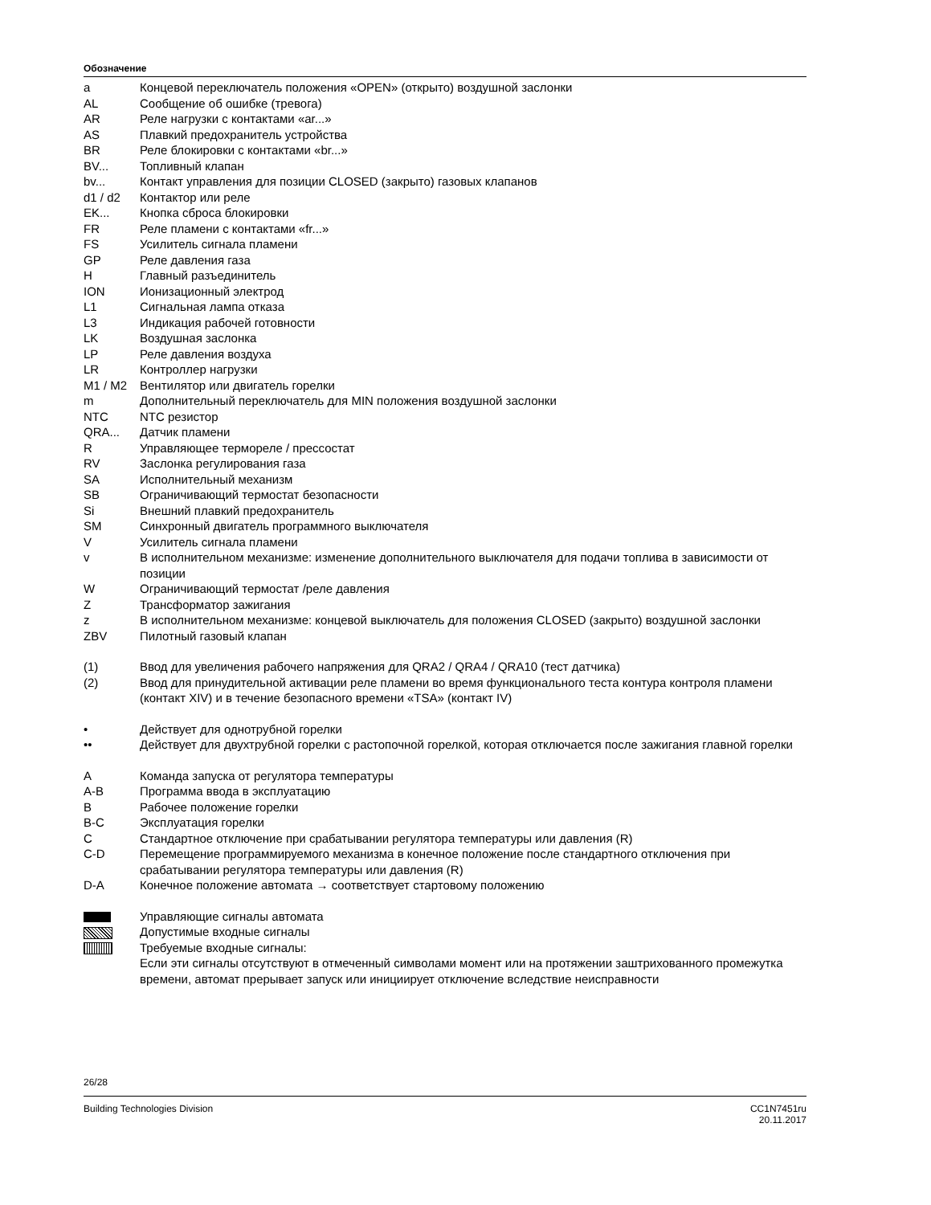Обозначение
| a | Концевой переключатель положения «OPEN» (открыто) воздушной заслонки |
| AL | Сообщение об ошибке (тревога) |
| AR | Реле нагрузки с контактами «ar...» |
| AS | Плавкий предохранитель устройства |
| BR | Реле блокировки с контактами «br...» |
| BV... | Топливный клапан |
| bv... | Контакт управления для позиции CLOSED (закрыто) газовых клапанов |
| d1 / d2 | Контактор или реле |
| EK... | Кнопка сброса блокировки |
| FR | Реле пламени с контактами «fr...» |
| FS | Усилитель сигнала пламени |
| GP | Реле давления газа |
| H | Главный разъединитель |
| ION | Ионизационный электрод |
| L1 | Сигнальная лампа отказа |
| L3 | Индикация рабочей готовности |
| LK | Воздушная заслонка |
| LP | Реле давления воздуха |
| LR | Контроллер нагрузки |
| M1 / M2 | Вентилятор или двигатель горелки |
| m | Дополнительный переключатель для MIN положения воздушной заслонки |
| NTC | NTC резистор |
| QRA... | Датчик пламени |
| R | Управляющее термореле / прессостат |
| RV | Заслонка регулирования газа |
| SA | Исполнительный механизм |
| SB | Ограничивающий термостат безопасности |
| Si | Внешний плавкий предохранитель |
| SM | Синхронный двигатель программного выключателя |
| V | Усилитель сигнала пламени |
| v | В исполнительном механизме: изменение дополнительного выключателя для подачи топлива в зависимости от позиции |
| W | Ограничивающий термостат /реле давления |
| Z | Трансформатор зажигания |
| z | В исполнительном механизме: концевой выключатель для положения CLOSED (закрыто) воздушной заслонки |
| ZBV | Пилотный газовый клапан |
| (1) | Ввод для увеличения рабочего напряжения для QRA2 / QRA4 / QRA10 (тест датчика) |
| (2) | Ввод для принудительной активации реле пламени во время функционального теста контура контроля пламени (контакт XIV) и в течение безопасного времени «TSA» (контакт IV) |
| • | Действует для однотрубной горелки |
| •• | Действует для двухтрубной горелки с растопочной горелкой, которая отключается после зажигания главной горелки |
| A | Команда запуска от регулятора температуры |
| A-B | Программа ввода в эксплуатацию |
| B | Рабочее положение горелки |
| B-C | Эксплуатация горелки |
| C | Стандартное отключение при срабатывании регулятора температуры или давления (R) |
| C-D | Перемещение программируемого механизма в конечное положение после стандартного отключения при срабатывании регулятора температуры или давления (R) |
| D-A | Конечное положение автомата → соответствует стартовому положению |
| | Управляющие сигналы автомата |
| | Допустимые входные сигналы |
| | Требуемые входные сигналы: Если эти сигналы отсутствуют в отмеченный символами момент или на протяжении заштрихованного промежутка времени, автомат прерывает запуск или инициирует отключение вследствие неисправности |
26/28
Building Technologies Division CC1N7451ru
20.11.2017